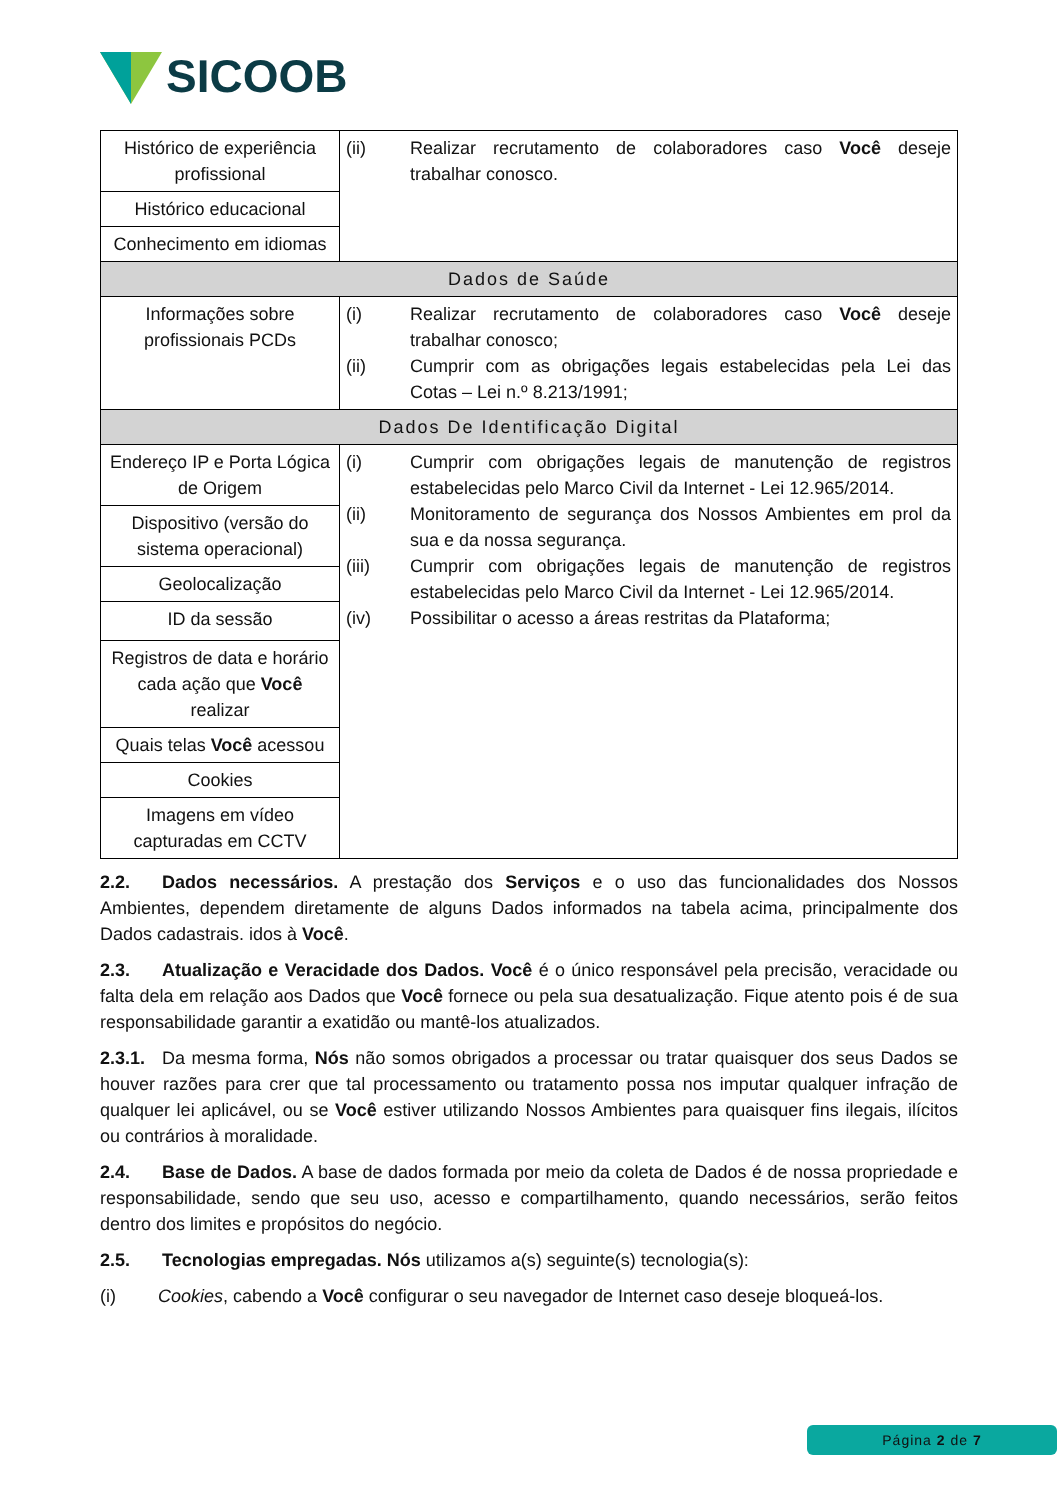SICOOB
| Histórico de experiência profissional | (ii) Realizar recrutamento de colaboradores caso Você deseje trabalhar conosco. |
| Histórico educacional | |
| Conhecimento em idiomas | |
| Dados de Saúde | |
| Informações sobre profissionais PCDs | (i) Realizar recrutamento de colaboradores caso Você deseje trabalhar conosco; (ii) Cumprir com as obrigações legais estabelecidas pela Lei das Cotas – Lei n.º 8.213/1991; |
| Dados De Identificação Digital | |
| Endereço IP e Porta Lógica de Origem | (i) Cumprir com obrigações legais de manutenção de registros estabelecidas pelo Marco Civil da Internet - Lei 12.965/2014. (ii) Monitoramento de segurança dos Nossos Ambientes em prol da sua e da nossa segurança. (iii) Cumprir com obrigações legais de manutenção de registros estabelecidas pelo Marco Civil da Internet - Lei 12.965/2014. (iv) Possibilitar o acesso a áreas restritas da Plataforma; |
| Dispositivo (versão do sistema operacional) | |
| Geolocalização | |
| ID da sessão | |
| Registros de data e horário cada ação que Você realizar | |
| Quais telas Você acessou | |
| Cookies | |
| Imagens em vídeo capturadas em CCTV | |
2.2. Dados necessários. A prestação dos Serviços e o uso das funcionalidades dos Nossos Ambientes, dependem diretamente de alguns Dados informados na tabela acima, principalmente dos Dados cadastrais. idos à Você.
2.3. Atualização e Veracidade dos Dados. Você é o único responsável pela precisão, veracidade ou falta dela em relação aos Dados que Você fornece ou pela sua desatualização. Fique atento pois é de sua responsabilidade garantir a exatidão ou mantê-los atualizados.
2.3.1. Da mesma forma, Nós não somos obrigados a processar ou tratar quaisquer dos seus Dados se houver razões para crer que tal processamento ou tratamento possa nos imputar qualquer infração de qualquer lei aplicável, ou se Você estiver utilizando Nossos Ambientes para quaisquer fins ilegais, ilícitos ou contrários à moralidade.
2.4. Base de Dados. A base de dados formada por meio da coleta de Dados é de nossa propriedade e responsabilidade, sendo que seu uso, acesso e compartilhamento, quando necessários, serão feitos dentro dos limites e propósitos do negócio.
2.5. Tecnologias empregadas. Nós utilizamos a(s) seguinte(s) tecnologia(s):
(i) Cookies, cabendo a Você configurar o seu navegador de Internet caso deseje bloqueá-los.
Página 2 de 7